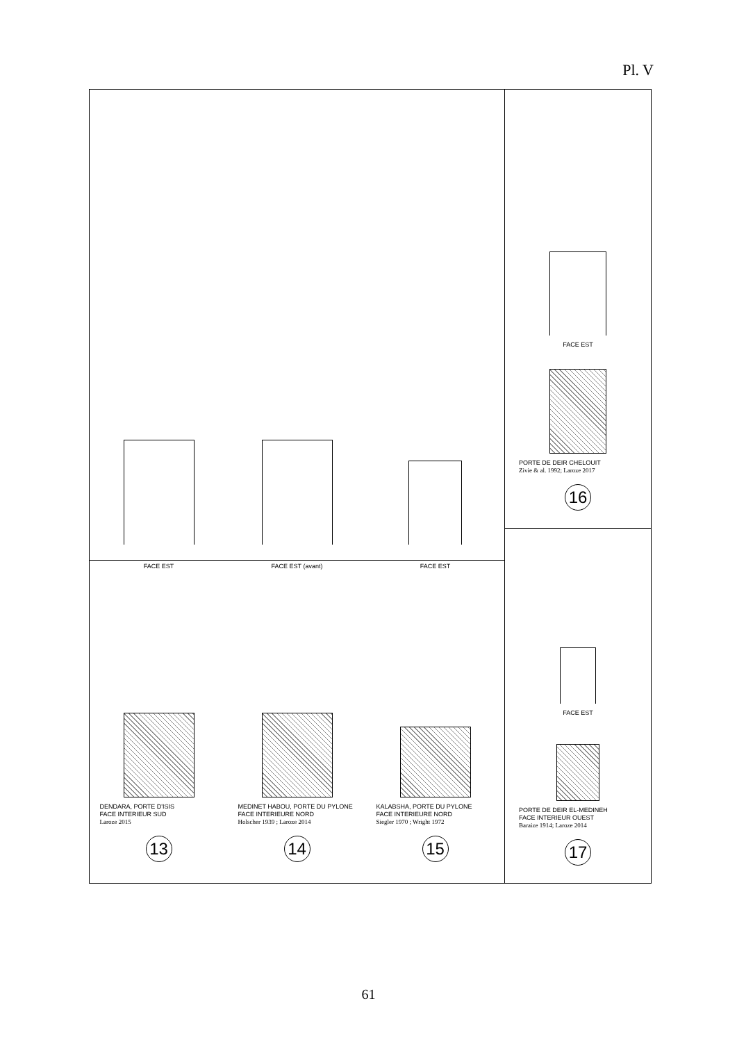Pl. V
FACE EST
FACE EST (avant)
FACE EST
DENDARA, PORTE D'ISIS
FACE INTERIEUR SUD
Laroze 2015
13
MEDINET HABOU, PORTE DU PYLONE
FACE INTERIEURE NORD
Holscher 1939 ; Laroze 2014
14
KALABSHA, PORTE DU PYLONE
FACE INTERIEURE NORD
Siegler 1970 ; Wright 1972
15
FACE EST
PORTE DE DEIR CHELOUIT
Zivie & al. 1992; Laroze 2017
16
FACE EST
PORTE DE DEIR EL-MEDINEH
FACE INTERIEUR OUEST
Baraize 1914; Laroze 2014
17
61